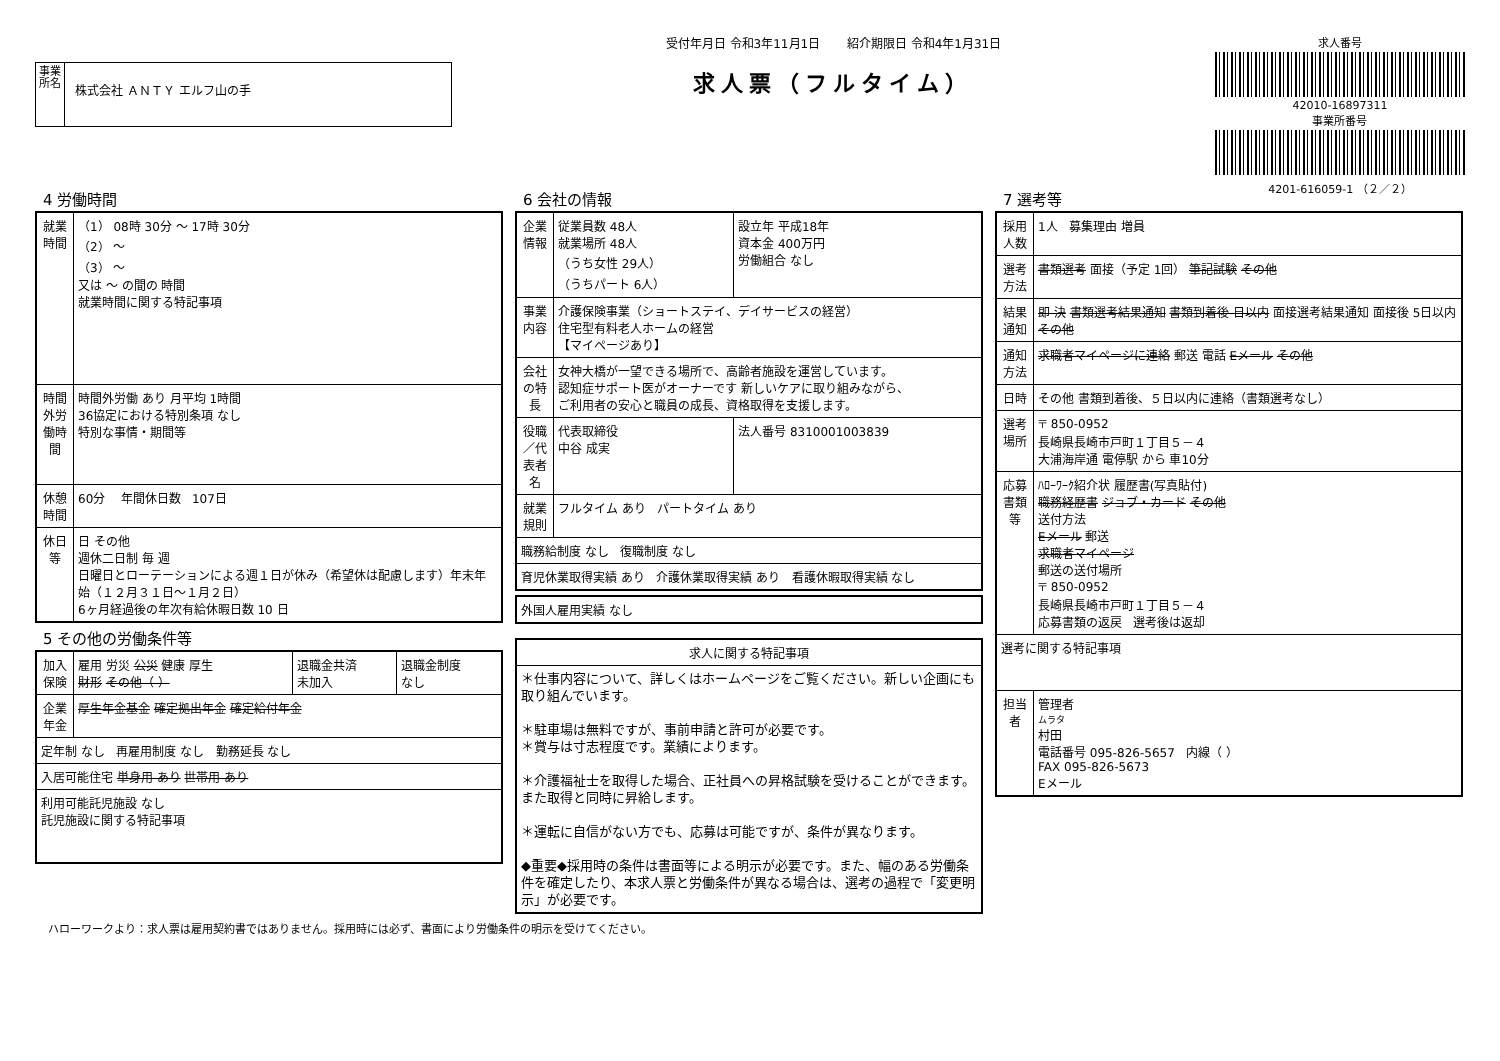事業所名
株式会社 ＡＮＴＹ エルフ山の手
受付年月日 令和3年11月1日 紹介期限日 令和4年1月31日
求人票（フルタイム）
求人番号
42010-16897311
事業所番号
4201-616059-1 （２／２）
4 労働時間
| 就業時間 | （1） 08時 30分 ～ 17時 30分 （2） ～ （3） ～ 又は ～ の間の 時間 就業時間に関する特記事項 |
| 時間外労働時間 | 時間外労働 あり 月平均 1時間 36協定における特別条項 なし 特別な事情・期間等 |
| 休憩時間 | 60分 年間休日数 107日 |
| 休日等 | 日 その他 週休二日制 毎 週 日曜日とローテーションによる週１日が休み（希望休は配慮します）年末年始（１２月３１日～１月２日） 6ヶ月経過後の年次有給休暇日数 10 日 |
5 その他の労働条件等
| 加入保険 | 雇用 労災 公災 健康 厚生 財形 その他（ ） | 退職金共済 未加入 | 退職金制度 なし |
| 企業年金 | 厚生年金基金 確定拠出年金 確定給付年金 | | |
| 定年制 なし 再雇用制度 なし 勤務延長 なし | | | |
| 入居可能住宅 単身用 あり 世帯用 あり | | | |
| 利用可能託児施設 なし 託児施設に関する特記事項 | | | |
6 会社の情報
| 企業情報 | 従業員数 48人 就業場所 48人 （うち女性 29人） （うちパート 6人） | 設立年 平成18年 資本金 400万円 労働組合 なし |
| 事業内容 | 介護保険事業（ショートステイ、デイサービスの経営） 住宅型有料老人ホームの経営 【マイページあり】 | |
| 会社の特長 | 女神大橋が一望できる場所で、高齢者施設を運営しています。 認知症サポート医がオーナーです 新しいケアに取り組みながら、 ご利用者の安心と職員の成長、資格取得を支援します。 | |
| 役職／代表者名 | 代表取締役 中谷 成実 | 法人番号 8310001003839 |
| 就業規則 | フルタイム あり パートタイム あり | |
| 職務給制度 なし 復職制度 なし | | |
| 育児休業取得実績 あり 介護休業取得実績 あり 看護休暇取得実績 なし | | |
| 外国人雇用実績 なし |
| 求人に関する特記事項 |
| --- |
| ＊仕事内容について、詳しくはホームページをご覧ください。新しい企画にも取り組んでいます。 ＊駐車場は無料ですが、事前申請と許可が必要です。 ＊賞与は寸志程度です。業績によります。 ＊介護福祉士を取得した場合、正社員への昇格試験を受けることができます。 また取得と同時に昇給します。 ＊運転に自信がない方でも、応募は可能ですが、条件が異なります。 ◆重要◆採用時の条件は書面等による明示が必要です。また、幅のある労働条件を確定したり、本求人票と労働条件が異なる場合は、選考の過程で「変更明示」が必要です。 |
7 選考等
| 採用人数 | 1人 募集理由 増員 |
| 選考方法 | 書類選考 面接（予定 1回） 筆記試験 その他 |
| 結果通知 | 即 決 書類選考結果通知 書類到着後 日以内 面接選考結果通知 面接後 5日以内 その他 |
| 通知方法 | 求職者マイページに連絡 郵送 電話 Eメール その他 |
| 日時 | その他 書類到着後、５日以内に連絡（書類選考なし） |
| 選考場所 | 〒 850-0952 長崎県長崎市戸町１丁目５－４ 大浦海岸通 電停駅 から 車10分 |
| 応募書類等 | ﾊﾛｰﾜｰｸ紹介状 履歴書(写真貼付) 職務経歴書 ジョブ・カード その他 送付方法 Eメール 郵送 求職者マイページ 郵送の送付場所 〒 850-0952 長崎県長崎市戸町１丁目５－４ 応募書類の返戻 選考後は返却 |
| 選考に関する特記事項 | |
| 担当者 | 管理者 ムラタ 村田 電話番号 095-826-5657 内線（ ） FAX 095-826-5673 Eメール |
ハローワークより：求人票は雇用契約書ではありません。採用時には必ず、書面により労働条件の明示を受けてください。